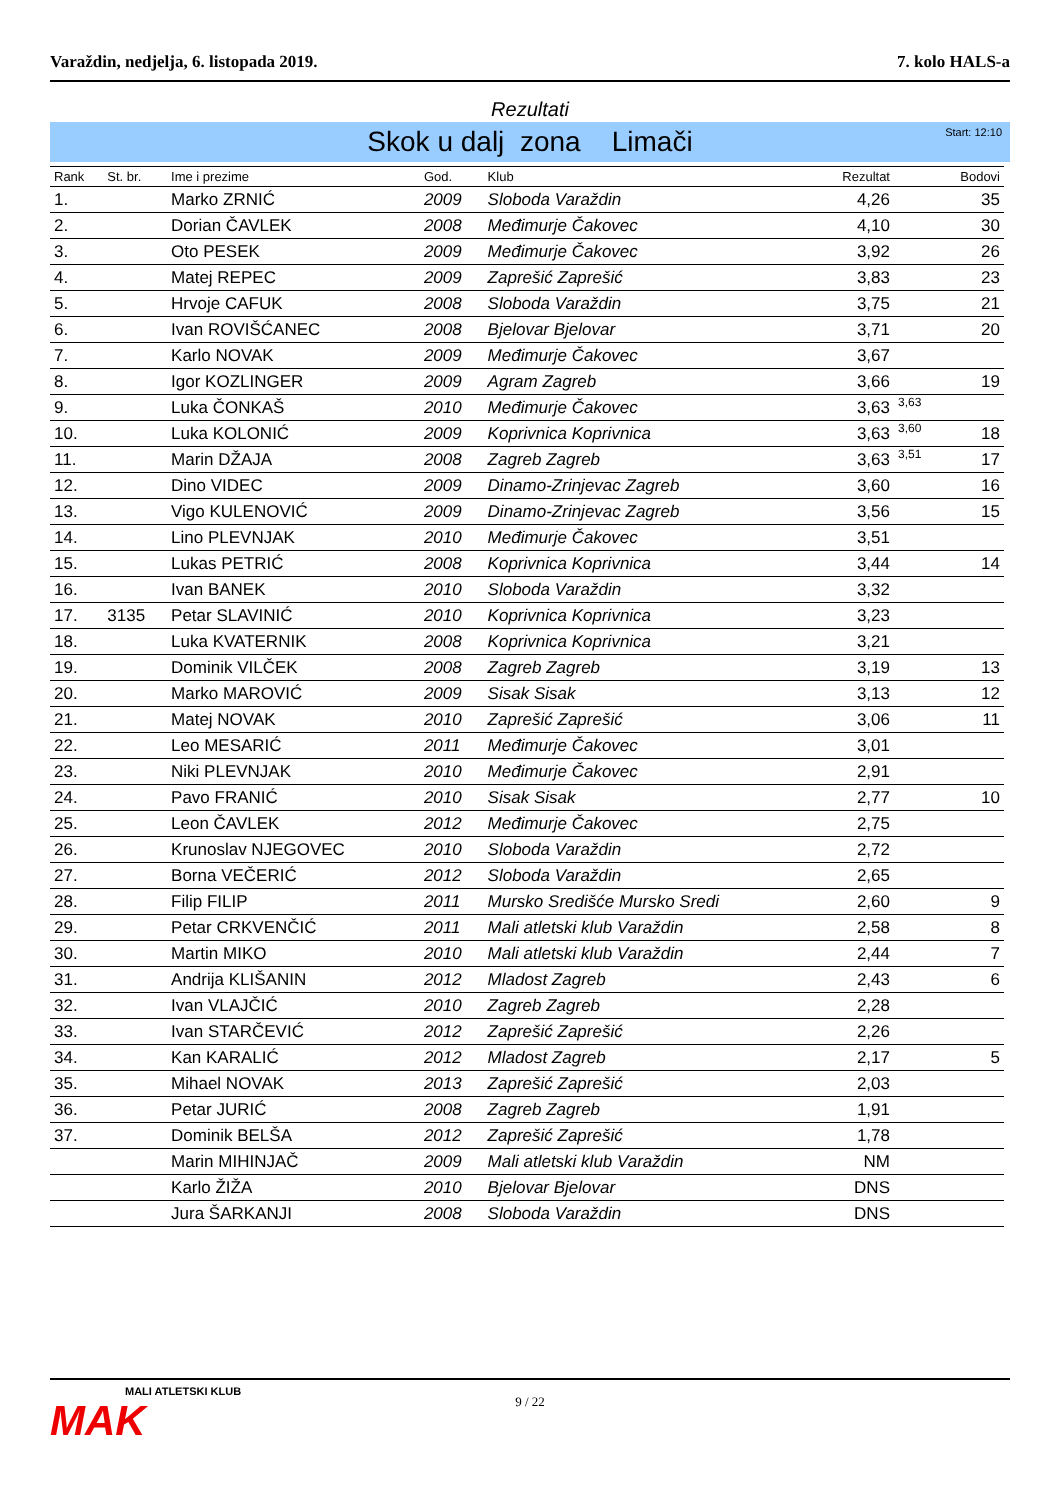Varaždin, nedjelja, 6. listopada 2019. 7. kolo HALS-a
Rezultati
Skok u dalj zona Limači Start: 12:10
| Rank | St. br. | Ime i prezime | God. | Klub | Rezultat | | Bodovi |
| --- | --- | --- | --- | --- | --- | --- | --- |
| 1. | | Marko ZRNIĆ | 2009 | Sloboda Varaždin | 4,26 | | 35 |
| 2. | | Dorian ČAVLEK | 2008 | Međimurje Čakovec | 4,10 | | 30 |
| 3. | | Oto PESEK | 2009 | Međimurje Čakovec | 3,92 | | 26 |
| 4. | | Matej REPEC | 2009 | Zaprešić Zaprešić | 3,83 | | 23 |
| 5. | | Hrvoje CAFUK | 2008 | Sloboda Varaždin | 3,75 | | 21 |
| 6. | | Ivan ROVIŠĆANEC | 2008 | Bjelovar Bjelovar | 3,71 | | 20 |
| 7. | | Karlo NOVAK | 2009 | Međimurje Čakovec | 3,67 | | |
| 8. | | Igor KOZLINGER | 2009 | Agram Zagreb | 3,66 | | 19 |
| 9. | | Luka ČONKAŠ | 2010 | Međimurje Čakovec | 3,63 | 3,63 | |
| 10. | | Luka KOLONIĆ | 2009 | Koprivnica Koprivnica | 3,63 | 3,60 | 18 |
| 11. | | Marin DŽAJA | 2008 | Zagreb Zagreb | 3,63 | 3,51 | 17 |
| 12. | | Dino VIDEC | 2009 | Dinamo-Zrinjevac Zagreb | 3,60 | | 16 |
| 13. | | Vigo KULENOVIĆ | 2009 | Dinamo-Zrinjevac Zagreb | 3,56 | | 15 |
| 14. | | Lino PLEVNJAK | 2010 | Međimurje Čakovec | 3,51 | | |
| 15. | | Lukas PETRIĆ | 2008 | Koprivnica Koprivnica | 3,44 | | 14 |
| 16. | | Ivan BANEK | 2010 | Sloboda Varaždin | 3,32 | | |
| 17. | 3135 | Petar SLAVINIĆ | 2010 | Koprivnica Koprivnica | 3,23 | | |
| 18. | | Luka KVATERNIK | 2008 | Koprivnica Koprivnica | 3,21 | | |
| 19. | | Dominik VILČEK | 2008 | Zagreb Zagreb | 3,19 | | 13 |
| 20. | | Marko MAROVIĆ | 2009 | Sisak Sisak | 3,13 | | 12 |
| 21. | | Matej NOVAK | 2010 | Zaprešić Zaprešić | 3,06 | | 11 |
| 22. | | Leo MESARIĆ | 2011 | Međimurje Čakovec | 3,01 | | |
| 23. | | Niki PLEVNJAK | 2010 | Međimurje Čakovec | 2,91 | | |
| 24. | | Pavo FRANIĆ | 2010 | Sisak Sisak | 2,77 | | 10 |
| 25. | | Leon ČAVLEK | 2012 | Međimurje Čakovec | 2,75 | | |
| 26. | | Krunoslav NJEGOVEC | 2010 | Sloboda Varaždin | 2,72 | | |
| 27. | | Borna VEČERIĆ | 2012 | Sloboda Varaždin | 2,65 | | |
| 28. | | Filip FILIP | 2011 | Mursko Središće Mursko Sredi | 2,60 | | 9 |
| 29. | | Petar CRKVENČIĆ | 2011 | Mali atletski klub Varaždin | 2,58 | | 8 |
| 30. | | Martin MIKO | 2010 | Mali atletski klub Varaždin | 2,44 | | 7 |
| 31. | | Andrija KLIŠANIN | 2012 | Mladost Zagreb | 2,43 | | 6 |
| 32. | | Ivan VLAJČIĆ | 2010 | Zagreb Zagreb | 2,28 | | |
| 33. | | Ivan STARČEVIĆ | 2012 | Zaprešić Zaprešić | 2,26 | | |
| 34. | | Kan KARALIĆ | 2012 | Mladost Zagreb | 2,17 | | 5 |
| 35. | | Mihael NOVAK | 2013 | Zaprešić Zaprešić | 2,03 | | |
| 36. | | Petar JURIĆ | 2008 | Zagreb Zagreb | 1,91 | | |
| 37. | | Dominik BELŠA | 2012 | Zaprešić Zaprešić | 1,78 | | |
| | | Marin MIHINJAČ | 2009 | Mali atletski klub Varaždin | NM | | |
| | | Karlo ŽIŽA | 2010 | Bjelovar Bjelovar | DNS | | |
| | | Jura ŠARKANJI | 2008 | Sloboda Varaždin | DNS | | |
9 / 22 MALI ATLETSKI KLUB
MAK